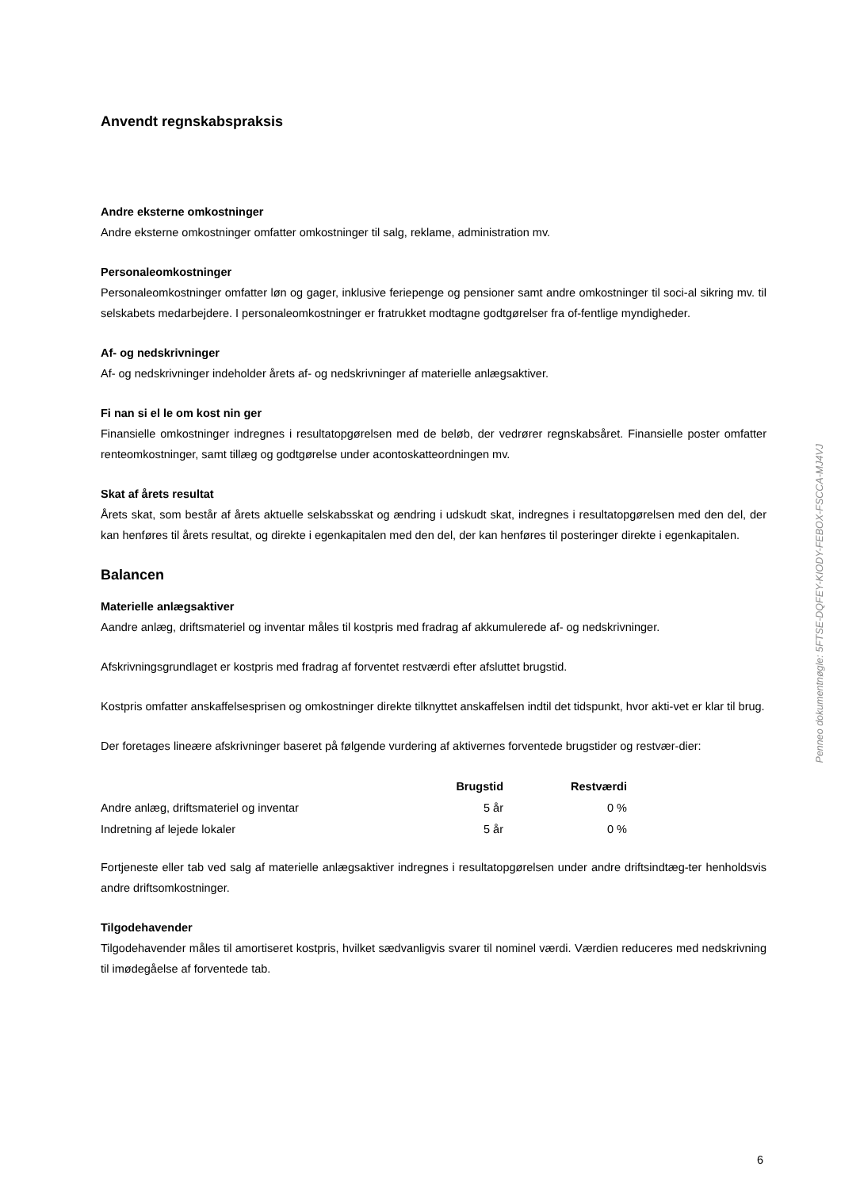Anvendt regnskabspraksis
Andre eksterne omkostninger
Andre eksterne omkostninger omfatter omkostninger til salg, reklame, administration mv.
Personaleomkostninger
Personaleomkostninger omfatter løn og gager, inklusive feriepenge og pensioner samt andre omkostninger til soci-al sikring mv. til selskabets medarbejdere. I personaleomkostninger er fratrukket modtagne godtgørelser fra of-fentlige myndigheder.
Af- og nedskrivninger
Af- og nedskrivninger indeholder årets af- og nedskrivninger af materielle anlægsaktiver.
Fi nan si el le om kost nin ger
Finansielle omkostninger indregnes i resultatopgørelsen med de beløb, der vedrører regnskabsåret. Finansielle poster omfatter renteomkostninger, samt tillæg og godtgørelse under acontoskatteordningen mv.
Skat af årets resultat
Årets skat, som består af årets aktuelle selskabsskat og ændring i udskudt skat, indregnes i resultatopgørelsen med den del, der kan henføres til årets resultat, og direkte i egenkapitalen med den del, der kan henføres til posteringer direkte i egenkapitalen.
Balancen
Materielle anlægsaktiver
Aandre anlæg, driftsmateriel og inventar måles til kostpris med fradrag af akkumulerede af- og nedskrivninger.
Afskrivningsgrundlaget er kostpris med fradrag af forventet restværdi efter afsluttet brugstid.
Kostpris omfatter anskaffelsesprisen og omkostninger direkte tilknyttet anskaffelsen indtil det tidspunkt, hvor akti-vet er klar til brug.
Der foretages lineære afskrivninger baseret på følgende vurdering af aktivernes forventede brugstider og restvær-dier:
| | Brugstid | Restværdi |
| --- | --- | --- |
| Andre anlæg, driftsmateriel og inventar | 5 år | 0 % |
| Indretning af lejede lokaler | 5 år | 0 % |
Fortjeneste eller tab ved salg af materielle anlægsaktiver indregnes i resultatopgørelsen under andre driftsindtæg-ter henholdsvis andre driftsomkostninger.
Tilgodehavender
Tilgodehavender måles til amortiseret kostpris, hvilket sædvanligvis svarer til nominel værdi. Værdien reduceres med nedskrivning til imødegåelse af forventede tab.
Penneo dokumentnøgle: 5FTSE-DQFEY-KIODY-FEBOX-FSCCA-MJ4VJ
6